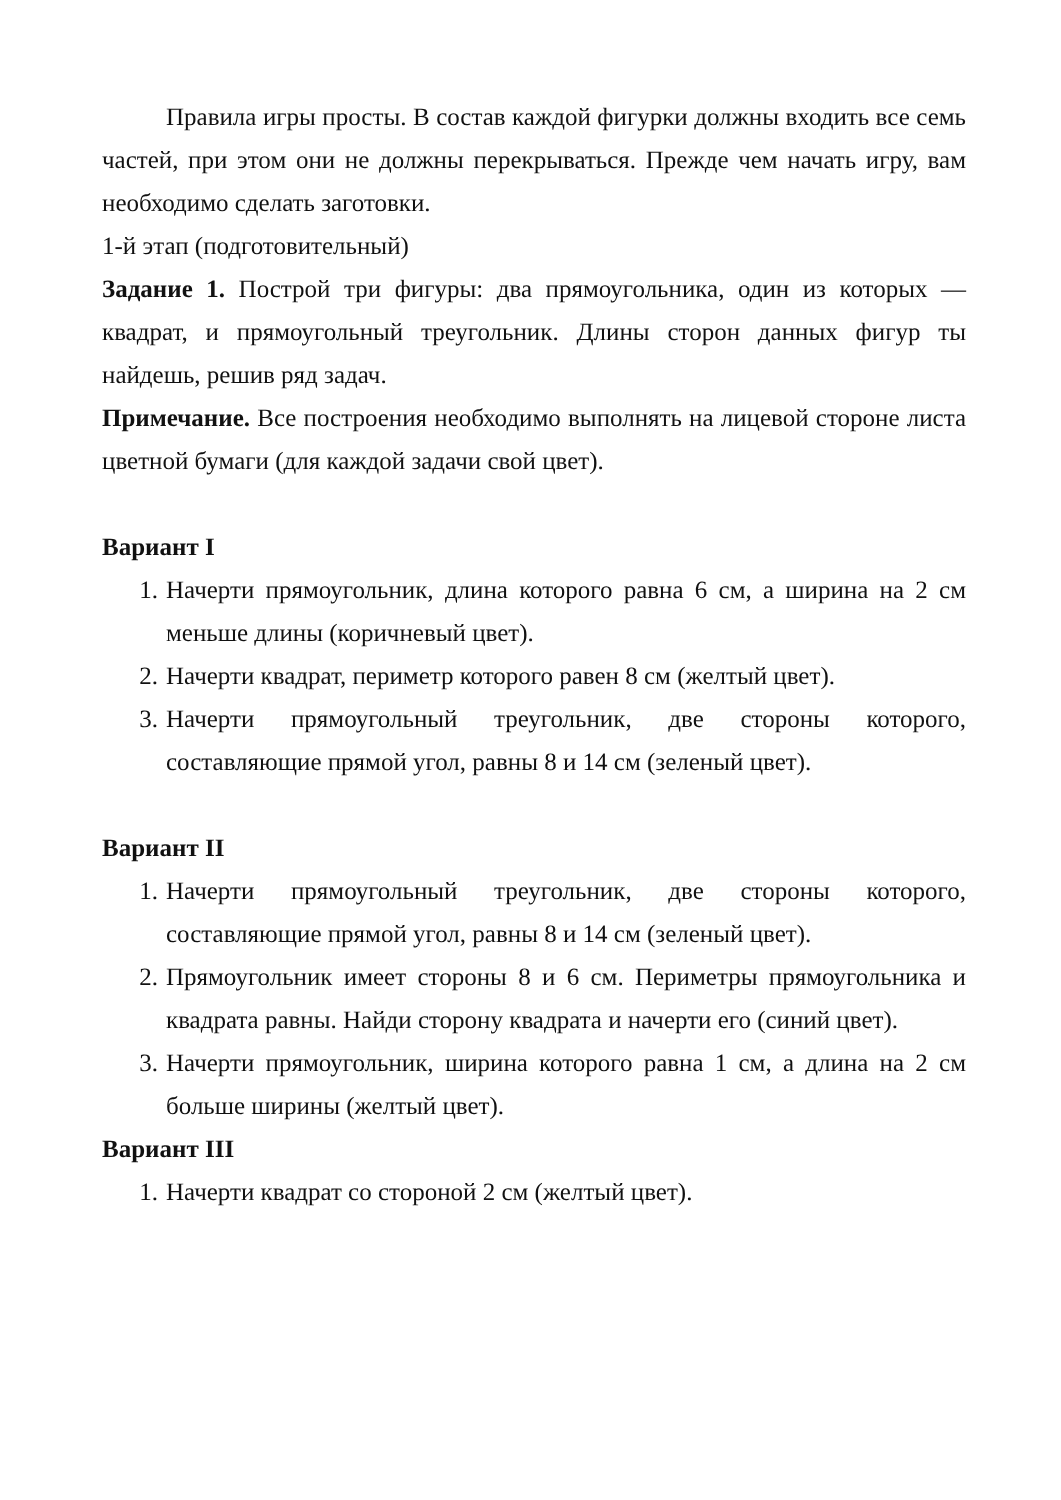Правила игры просты. В состав каждой фигурки должны входить все семь частей, при этом они не должны перекрываться. Прежде чем начать игру, вам необходимо сделать заготовки.
1-й этап (подготовительный)
Задание 1. Построй три фигуры: два прямоугольника, один из которых — квадрат, и прямоугольный треугольник. Длины сторон данных фигур ты найдешь, решив ряд задач.
Примечание. Все построения необходимо выполнять на лицевой стороне листа цветной бумаги (для каждой задачи свой цвет).
Вариант I
1. Начерти прямоугольник, длина которого равна 6 см, а ширина на 2 см меньше длины (коричневый цвет).
2. Начерти квадрат, периметр которого равен 8 см (желтый цвет).
3. Начерти прямоугольный треугольник, две стороны которого, составляющие прямой угол, равны 8 и 14 см (зеленый цвет).
Вариант II
1. Начерти прямоугольный треугольник, две стороны которого, составляющие прямой угол, равны 8 и 14 см (зеленый цвет).
2. Прямоугольник имеет стороны 8 и 6 см. Периметры прямоугольника и квадрата равны. Найди сторону квадрата и начерти его (синий цвет).
3. Начерти прямоугольник, ширина которого равна 1 см, а длина на 2 см больше ширины (желтый цвет).
Вариант III
1. Начерти квадрат со стороной 2 см (желтый цвет).